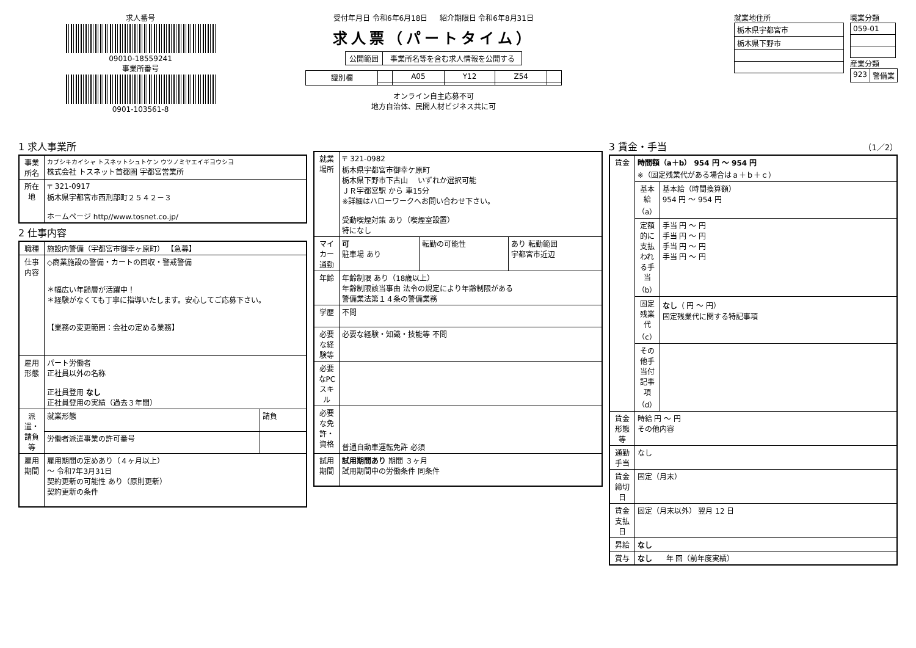求人番号
09010-18559241
事業所番号
0901-103561-8
受付年月日 令和6年6月18日 紹介期限日 令和6年8月31日
求人票（パートタイム）
| 公開範囲 | 事業所名等を含む求人情報を公開する |
| 識別欄 | | A05 | Y12 | Z54 | |
オンライン自主応募不可
地方自治体、民間人材ビジネス共に可
就業地住所
| 栃木県宇都宮市 |
| 栃木県下野市 |
職業分類
| 059-01 |
産業分類
| 923 | 警備業 |
1 求人事業所
| 事業所名 | カブシキカイシャ トスネットシュトケン ウツノミヤエイギヨウシヨ 株式会社 トスネット首都圏 宇都宮営業所 |
| 所在地 | 〒 321-0917 栃木県宇都宮市西刑部町２５４２－３ ホームページ http//www.tosnet.co.jp/ |
2 仕事内容
| 職種 | 施設内警備（宇都宮市御幸ヶ原町） 【急募】 | |
| 仕事内容 | ◇商業施設の警備・カートの回収・警戒警備 ＊幅広い年齢層が活躍中！ ＊経験がなくても丁寧に指導いたします。安心してご応募下さい。 【業務の変更範囲：会社の定める業務】 | |
| 雇用形態 | パート労働者 正社員以外の名称 正社員登用 なし 正社員登用の実績（過去３年間） | |
| 派遣・請負等 | 就業形態 | 請負 |
| | 労働者派遣事業の許可番号 | |
| 雇用期間 | 雇用期間の定めあり（４ヶ月以上） ～ 令和7年3月31日 契約更新の可能性 あり（原則更新） 契約更新の条件 | |
| 就業場所 | 〒 321-0982 栃木県宇都宮市御幸ケ原町 栃木県下野市下古山 いずれか選択可能 ＪＲ宇都宮駅 から 車15分 ※詳細はハローワークへお問い合わせ下さい。 受動喫煙対策 あり（喫煙室設置） 特になし | | |
| マイカー通勤 | 可 駐車場 あり | 転勤の可能性 | あり 転勤範囲 宇都宮市近辺 |
| 年齢 | 年齢制限 あり（18歳以上） 年齢制限該当事由 法令の規定により年齢制限がある 警備業法第１４条の警備業務 | | |
| 学歴 | 不問 | | |
| 必要な経験等 | 必要な経験・知識・技能等 不問 | | |
| 必要なPCスキル | | | |
| 必要な免許・資格 | 普通自動車運転免許 必須 | | |
| 試用期間 | 試用期間あり 期間 ３ヶ月 試用期間中の労働条件 同条件 | | |
3 賃金・手当 （1／2）
| 賃金 | 時間額（a＋b） 954 円 ～ 954 円 ※（固定残業代がある場合はａ＋ｂ＋ｃ） | |
| | 基本給（a） | 基本給（時間換算額） 954 円 ～ 954 円 |
| | 定額的に支払われる手当（b） | 手当 円 ～ 円 手当 円 ～ 円 手当 円 ～ 円 手当 円 ～ 円 |
| | 固定残業代（c） | なし （ 円 ～ 円） 固定残業代に関する特記事項 |
| | その他手当付記事項（d） | |
| 賃金形態等 | 時給 円 ～ 円 その他内容 | |
| 通勤手当 | なし | |
| 賃金締切日 | 固定（月末） | |
| 賃金支払日 | 固定（月末以外） 翌月 12 日 | |
| 昇給 | なし | |
| 賞与 | なし 年 回（前年度実績） | |